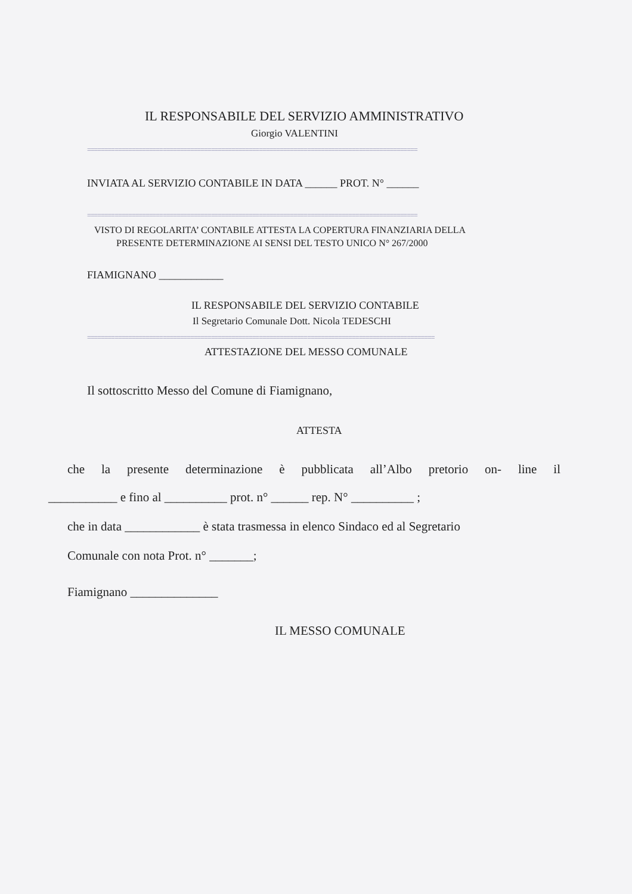IL RESPONSABILE DEL SERVIZIO AMMINISTRATIVO
Giorgio VALENTINI
================================================================================================
INVIATA AL SERVIZIO CONTABILE IN DATA ______ PROT. N° ______
================================================================================================
VISTO DI REGOLARITA’ CONTABILE ATTESTA LA COPERTURA FINANZIARIA DELLA
PRESENTE DETERMINAZIONE AI SENSI DEL TESTO UNICO N° 267/2000
FIAMIGNANO ____________
IL RESPONSABILE DEL SERVIZIO CONTABILE
Il Segretario Comunale Dott. Nicola TEDESCHI
=====================================================================================================
ATTESTAZIONE DEL MESSO COMUNALE
Il sottoscritto Messo del Comune di Fiamignano,
ATTESTA
che la presente determinazione è pubblicata all’Albo pretorio on- line il
___________ e fino al __________ prot. n° ______ rep. N° __________ ;
che in data ____________ è stata trasmessa in elenco Sindaco ed al Segretario
Comunale con nota Prot. n° _______;
Fiamignano ______________
IL MESSO COMUNALE